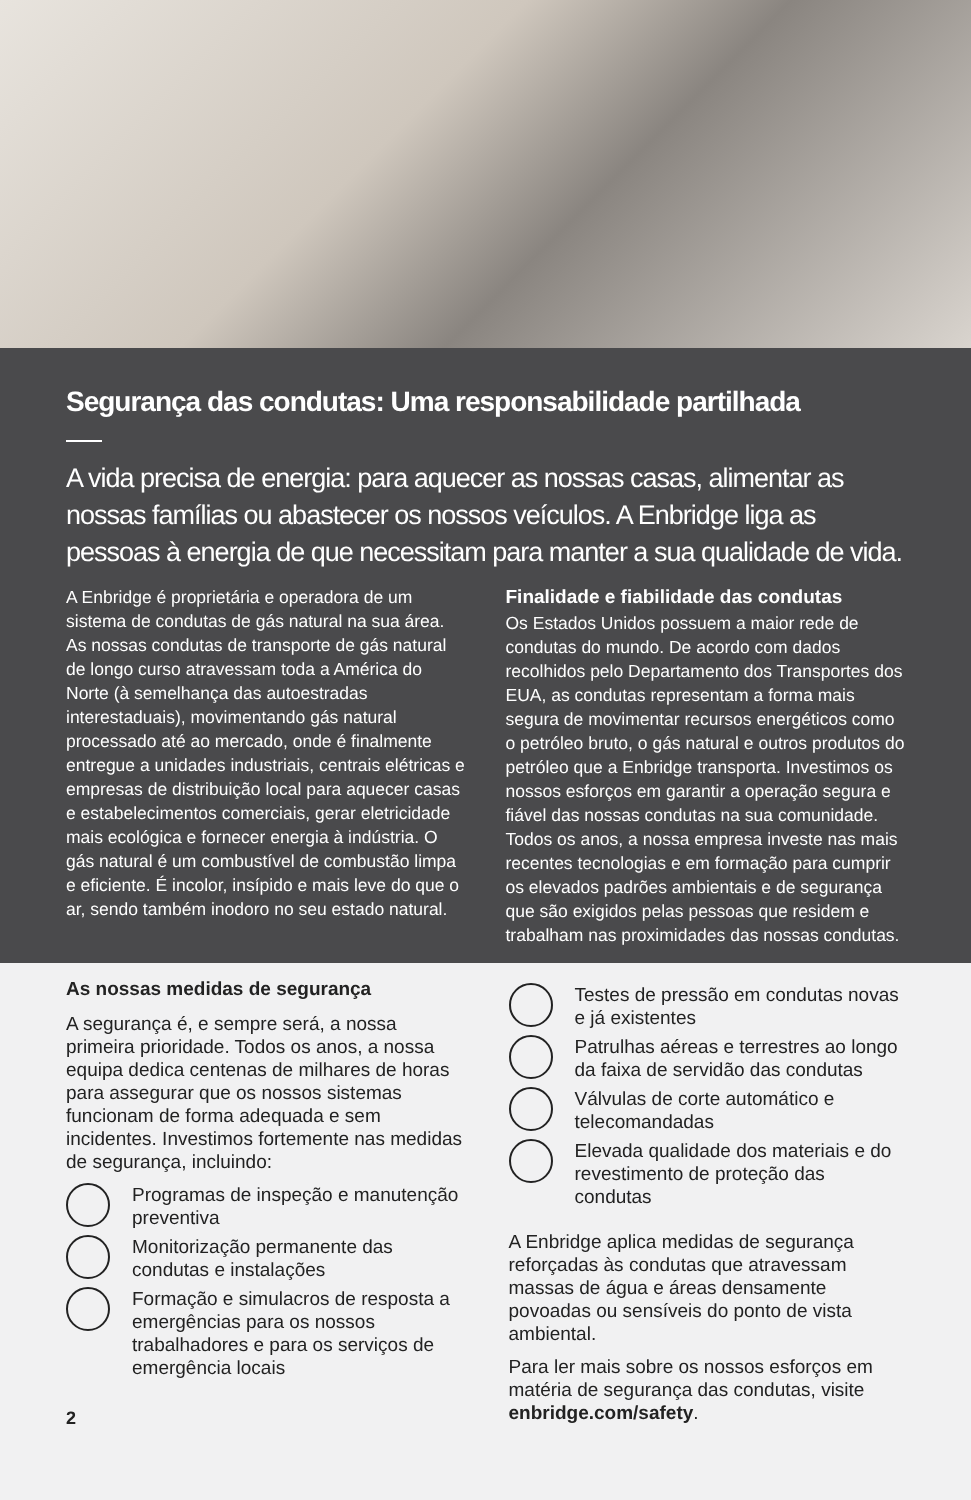Segurança das condutas: Uma responsabilidade partilhada
A vida precisa de energia: para aquecer as nossas casas, alimentar as nossas famílias ou abastecer os nossos veículos. A Enbridge liga as pessoas à energia de que necessitam para manter a sua qualidade de vida.
A Enbridge é proprietária e operadora de um sistema de condutas de gás natural na sua área. As nossas condutas de transporte de gás natural de longo curso atravessam toda a América do Norte (à semelhança das autoestradas interestaduais), movimentando gás natural processado até ao mercado, onde é finalmente entregue a unidades industriais, centrais elétricas e empresas de distribuição local para aquecer casas e estabelecimentos comerciais, gerar eletricidade mais ecológica e fornecer energia à indústria. O gás natural é um combustível de combustão limpa e eficiente. É incolor, insípido e mais leve do que o ar, sendo também inodoro no seu estado natural.
Finalidade e fiabilidade das condutas
Os Estados Unidos possuem a maior rede de condutas do mundo. De acordo com dados recolhidos pelo Departamento dos Transportes dos EUA, as condutas representam a forma mais segura de movimentar recursos energéticos como o petróleo bruto, o gás natural e outros produtos do petróleo que a Enbridge transporta. Investimos os nossos esforços em garantir a operação segura e fiável das nossas condutas na sua comunidade. Todos os anos, a nossa empresa investe nas mais recentes tecnologias e em formação para cumprir os elevados padrões ambientais e de segurança que são exigidos pelas pessoas que residem e trabalham nas proximidades das nossas condutas.
As nossas medidas de segurança
A segurança é, e sempre será, a nossa primeira prioridade. Todos os anos, a nossa equipa dedica centenas de milhares de horas para assegurar que os nossos sistemas funcionam de forma adequada e sem incidentes. Investimos fortemente nas medidas de segurança, incluindo:
Programas de inspeção e manutenção preventiva
Monitorização permanente das condutas e instalações
Formação e simulacros de resposta a emergências para os nossos trabalhadores e para os serviços de emergência locais
2
Testes de pressão em condutas novas e já existentes
Patrulhas aéreas e terrestres ao longo da faixa de servidão das condutas
Válvulas de corte automático e telecomandadas
Elevada qualidade dos materiais e do revestimento de proteção das condutas
A Enbridge aplica medidas de segurança reforçadas às condutas que atravessam massas de água e áreas densamente povoadas ou sensíveis do ponto de vista ambiental.
Para ler mais sobre os nossos esforços em matéria de segurança das condutas, visite enbridge.com/safety.